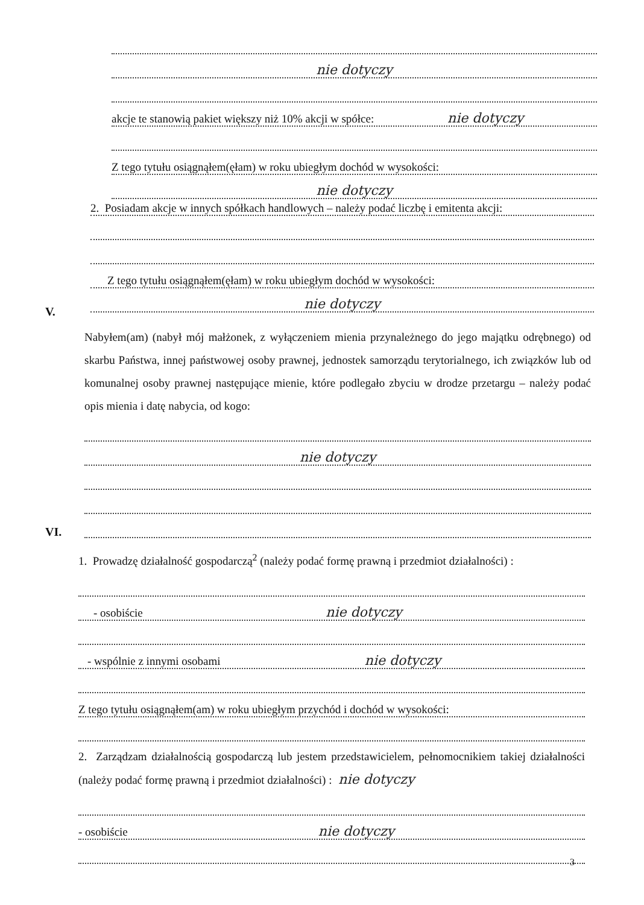nie dotyczy
akcje te stanowią pakiet większy niż 10% akcji w spółce: nie dotyczy
Z tego tytułu osiągnąłem(ęłam) w roku ubiegłym dochód w wysokości:
nie dotyczy
2. Posiadam akcje w innych spółkach handlowych – należy podać liczbę i emitenta akcji:
Z tego tytułu osiągnąłem(ęłam) w roku ubiegłym dochód w wysokości:
nie dotyczy
V.
Nabyłem(am) (nabył mój małżonek, z wyłączeniem mienia przynależnego do jego majątku odrębnego) od skarbu Państwa, innej państwowej osoby prawnej, jednostek samorządu terytorialnego, ich związków lub od komunalnej osoby prawnej następujące mienie, które podlegało zbyciu w drodze przetargu – należy podać opis mienia i datę nabycia, od kogo:
nie dotyczy
VI.
1. Prowadzę działalność gospodarczą<sup>2</sup> (należy podać formę prawną i przedmiot działalności) :
- osobiście nie dotyczy
- wspólnie z innymi osobami nie dotyczy
Z tego tytułu osiągnąłem(am) w roku ubiegłym przychód i dochód w wysokości:
2. Zarządzam działalnością gospodarczą lub jestem przedstawicielem, pełnomocnikiem takiej działalności (należy podać formę prawną i przedmiot działalności) : nie dotyczy
- osobiście nie dotyczy
3